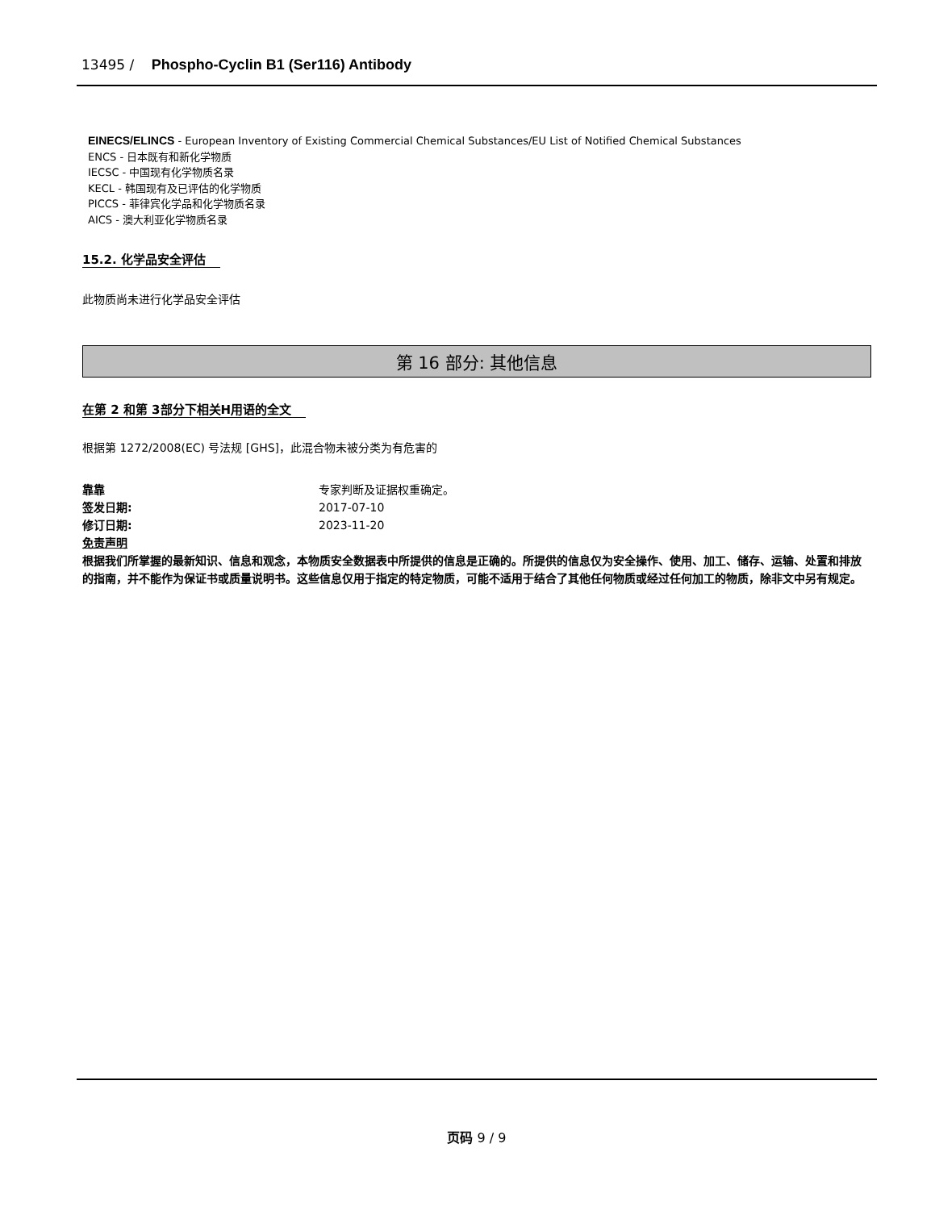13495 / Phospho-Cyclin B1 (Ser116) Antibody
EINECS/ELINCS - European Inventory of Existing Commercial Chemical Substances/EU List of Notified Chemical Substances
ENCS - 日本既有和新化学物质
IECSC - 中国现有化学物质名录
KECL - 韩国现有及已评估的化学物质
PICCS - 菲律宾化学品和化学物质名录
AICS - 澳大利亚化学物质名录
15.2. 化学品安全评估
此物质尚未进行化学品安全评估
第 16 部分: 其他信息
在第 2 和第 3部分下相关H用语的全文
根据第 1272/2008(EC) 号法规 [GHS]，此混合物未被分类为有危害的
靠靠 专家判断及证据权重确定。
签发日期: 2017-07-10
修订日期: 2023-11-20
免责声明
根据我们所掌握的最新知识、信息和观念，本物质安全数据表中所提供的信息是正确的。所提供的信息仅为安全操作、使用、加工、储存、运输、处置和排放的指南，并不能作为保证书或质量说明书。这些信息仅用于指定的特定物质，可能不适用于结合了其他任何物质或经过任何加工的物质，除非文中另有规定。
页码 9 / 9